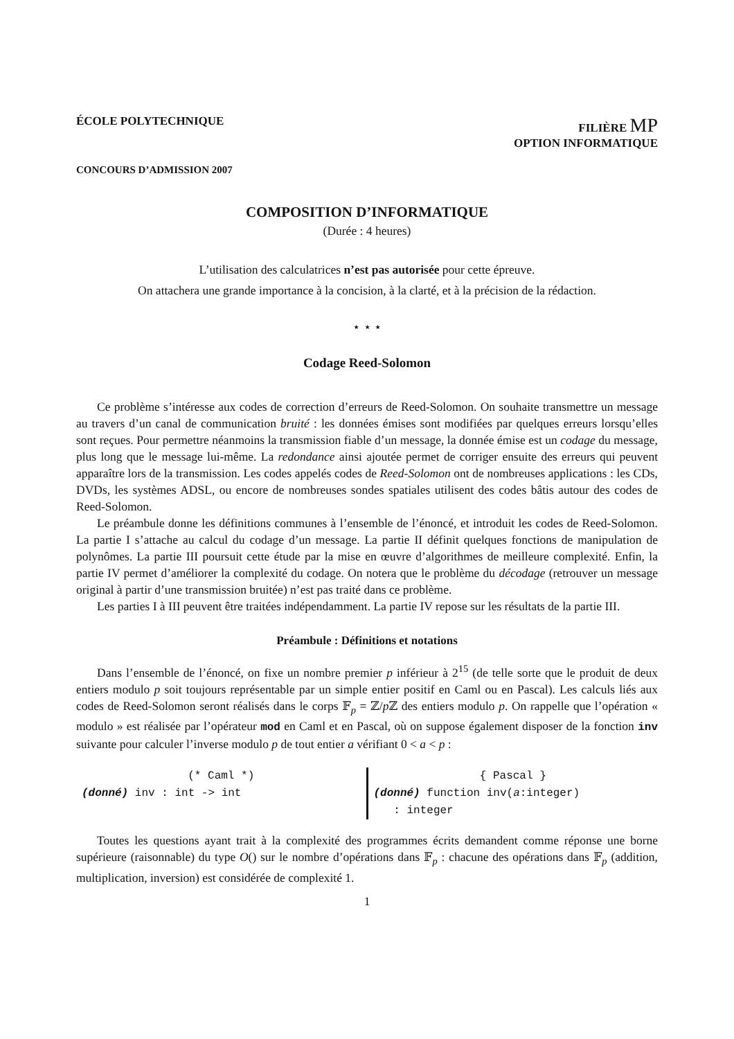ÉCOLE POLYTECHNIQUE FILIÈRE MP
OPTION INFORMATIQUE
CONCOURS D’ADMISSION 2007
COMPOSITION D’INFORMATIQUE
(Durée : 4 heures)
L’utilisation des calculatrices n’est pas autorisée pour cette épreuve.
On attachera une grande importance à la concision, à la clarté, et à la précision de la rédaction.
⋆ ⋆ ⋆
Codage Reed-Solomon
Ce problème s’intéresse aux codes de correction d’erreurs de Reed-Solomon. On souhaite transmettre un message au travers d’un canal de communication bruité : les données émises sont modifiées par quelques erreurs lorsqu’elles sont reçues. Pour permettre néanmoins la transmission fiable d’un message, la donnée émise est un codage du message, plus long que le message lui-même. La redondance ainsi ajoutée permet de corriger ensuite des erreurs qui peuvent apparaître lors de la transmission. Les codes appelés codes de Reed-Solomon ont de nombreuses applications : les CDs, DVDs, les systèmes ADSL, ou encore de nombreuses sondes spatiales utilisent des codes bâtis autour des codes de Reed-Solomon.
Le préambule donne les définitions communes à l’ensemble de l’énoncé, et introduit les codes de Reed-Solomon. La partie I s’attache au calcul du codage d’un message. La partie II définit quelques fonctions de manipulation de polynômes. La partie III poursuit cette étude par la mise en œuvre d’algorithmes de meilleure complexité. Enfin, la partie IV permet d’améliorer la complexité du codage. On notera que le problème du décodage (retrouver un message original à partir d’une transmission bruitée) n’est pas traité dans ce problème.
Les parties I à III peuvent être traitées indépendamment. La partie IV repose sur les résultats de la partie III.
Préambule : Définitions et notations
Dans l’ensemble de l’énoncé, on fixe un nombre premier p inférieur à 2<sup>15</sup> (de telle sorte que le produit de deux entiers modulo p soit toujours représentable par un simple entier positif en Caml ou en Pascal). Les calculs liés aux codes de Reed-Solomon seront réalisés dans le corps 𝔽<sub>p</sub> = ℤ/p ℤ des entiers modulo p. On rappelle que l’opération « modulo » est réalisée par l’opérateur mod en Caml et en Pascal, où on suppose également disposer de la fonction inv suivante pour calculer l’inverse modulo p de tout entier a vérifiant 0 < a < p :
(* Caml *)
(donné) inv : int -> int
{ Pascal }
(donné) function inv(a:integer)
: integer
Toutes les questions ayant trait à la complexité des programmes écrits demandent comme réponse une borne supérieure (raisonnable) du type O() sur le nombre d’opérations dans 𝔽<sub>p</sub> : chacune des opérations dans 𝔽<sub>p</sub> (addition, multiplication, inversion) est considérée de complexité 1.
1